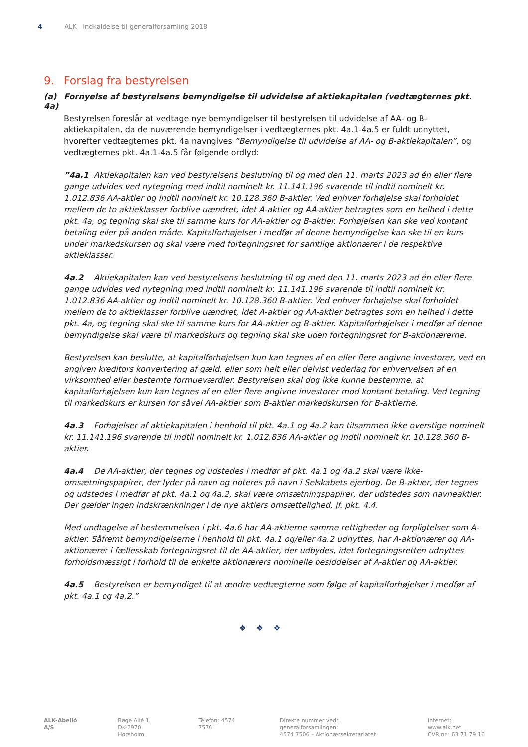4 ALK Indkaldelse til generalforsamling 2018
9. Forslag fra bestyrelsen
(a) Fornyelse af bestyrelsens bemyndigelse til udvidelse af aktiekapitalen (vedtægternes pkt. 4a)
Bestyrelsen foreslår at vedtage nye bemyndigelser til bestyrelsen til udvidelse af AA- og B-aktiekapitalen, da de nuværende bemyndigelser i vedtægternes pkt. 4a.1-4a.5 er fuldt udnyttet, hvorefter vedtægternes pkt. 4a navngives ”Bemyndigelse til udvidelse af AA- og B-aktiekapitalen”, og vedtægternes pkt. 4a.1-4a.5 får følgende ordlyd:
”4a.1 Aktiekapitalen kan ved bestyrelsens beslutning til og med den 11. marts 2023 ad én eller flere gange udvides ved nytegning med indtil nominelt kr. 11.141.196 svarende til indtil nominelt kr. 1.012.836 AA-aktier og indtil nominelt kr. 10.128.360 B-aktier. Ved enhver forhøjelse skal forholdet mellem de to aktieklasser forblive uændret, idet A-aktier og AA-aktier betragtes som en helhed i dette pkt. 4a, og tegning skal ske til samme kurs for AA-aktier og B-aktier. Forhøjelsen kan ske ved kontant betaling eller på anden måde. Kapitalforhøjelser i medfør af denne bemyndigelse kan ske til en kurs under markedskursen og skal være med fortegningsret for samtlige aktionærer i de respektive aktieklasser.
4a.2 Aktiekapitalen kan ved bestyrelsens beslutning til og med den 11. marts 2023 ad én eller flere gange udvides ved nytegning med indtil nominelt kr. 11.141.196 svarende til indtil nominelt kr. 1.012.836 AA-aktier og indtil nominelt kr. 10.128.360 B-aktier. Ved enhver forhøjelse skal forholdet mellem de to aktieklasser forblive uændret, idet A-aktier og AA-aktier betragtes som en helhed i dette pkt. 4a, og tegning skal ske til samme kurs for AA-aktier og B-aktier. Kapitalforhøjelser i medfør af denne bemyndigelse skal være til markedskurs og tegning skal ske uden fortegningsret for B-aktionærerne.
Bestyrelsen kan beslutte, at kapitalforhøjelsen kun kan tegnes af en eller flere angivne investorer, ved en angiven kreditors konvertering af gæld, eller som helt eller delvist vederlag for erhvervelsen af en virksomhed eller bestemte formueværdier. Bestyrelsen skal dog ikke kunne bestemme, at kapitalforhøjelsen kun kan tegnes af en eller flere angivne investorer mod kontant betaling. Ved tegning til markedskurs er kursen for såvel AA-aktier som B-aktier markedskursen for B-aktierne.
4a.3 Forhøjelser af aktiekapitalen i henhold til pkt. 4a.1 og 4a.2 kan tilsammen ikke overstige nominelt kr. 11.141.196 svarende til indtil nominelt kr. 1.012.836 AA-aktier og indtil nominelt kr. 10.128.360 B-aktier.
4a.4 De AA-aktier, der tegnes og udstedes i medfør af pkt. 4a.1 og 4a.2 skal være ikke-omsætningspapirer, der lyder på navn og noteres på navn i Selskabets ejerbog. De B-aktier, der tegnes og udstedes i medfør af pkt. 4a.1 og 4a.2, skal være omsætningspapirer, der udstedes som navneaktier. Der gælder ingen indskrænkninger i de nye aktiers omsættelighed, jf. pkt. 4.4.
Med undtagelse af bestemmelsen i pkt. 4a.6 har AA-aktierne samme rettigheder og forpligtelser som A-aktier. Såfremt bemyndigelserne i henhold til pkt. 4a.1 og/eller 4a.2 udnyttes, har A-aktionærer og AA-aktionærer i fællesskab fortegningsret til de AA-aktier, der udbydes, idet fortegningsretten udnyttes forholdsmæssigt i forhold til de enkelte aktionærers nominelle besiddelser af A-aktier og AA-aktier.
4a.5 Bestyrelsen er bemyndiget til at ændre vedtægterne som følge af kapitalforhøjelser i medfør af pkt. 4a.1 og 4a.2.”
❖❖❖
ALK-Abelló A/S Bøge Allé 1
DK-2970 Hørsholm
Telefon: 4574 7576 Direkte nummer vedr. generalforsamlingen:
4574 7506 – Aktionærsekretariatet
Internet: www.alk.net
CVR nr.: 63 71 79 16